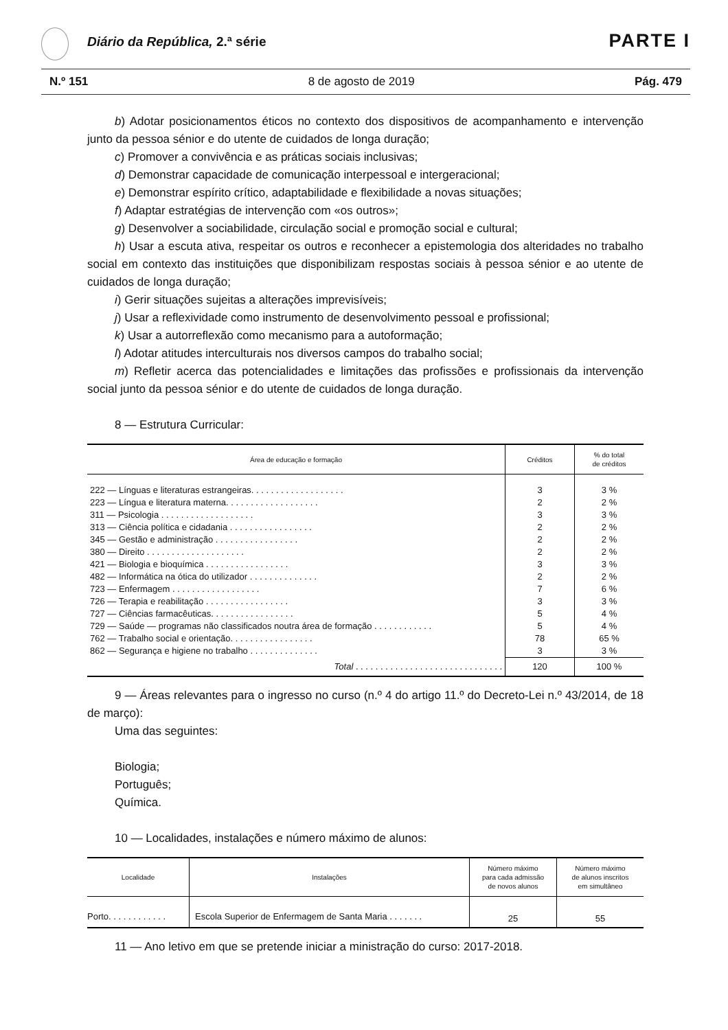Diário da República, 2.ª série PARTE I
N.º 151 8 de agosto de 2019 Pág. 479
b) Adotar posicionamentos éticos no contexto dos dispositivos de acompanhamento e intervenção junto da pessoa sénior e do utente de cuidados de longa duração;
c) Promover a convivência e as práticas sociais inclusivas;
d) Demonstrar capacidade de comunicação interpessoal e intergeracional;
e) Demonstrar espírito crítico, adaptabilidade e flexibilidade a novas situações;
f) Adaptar estratégias de intervenção com «os outros»;
g) Desenvolver a sociabilidade, circulação social e promoção social e cultural;
h) Usar a escuta ativa, respeitar os outros e reconhecer a epistemologia dos alteridades no trabalho social em contexto das instituições que disponibilizam respostas sociais à pessoa sénior e ao utente de cuidados de longa duração;
i) Gerir situações sujeitas a alterações imprevisíveis;
j) Usar a reflexividade como instrumento de desenvolvimento pessoal e profissional;
k) Usar a autorreflexão como mecanismo para a autoformação;
l) Adotar atitudes interculturais nos diversos campos do trabalho social;
m) Refletir acerca das potencialidades e limitações das profissões e profissionais da intervenção social junto da pessoa sénior e do utente de cuidados de longa duração.
8 — Estrutura Curricular:
| Área de educação e formação | Créditos | % do total de créditos |
| --- | --- | --- |
| 222 — Línguas e literaturas estrangeiras. . . . . . . . . . . . . . . . . . . | 3 | 3 % |
| 223 — Língua e literatura materna. . . . . . . . . . . . . . . . . . . | 2 | 2 % |
| 311 — Psicologia . . . . . . . . . . . . . . . . . . . | 3 | 3 % |
| 313 — Ciência política e cidadania . . . . . . . . . . . . . . . . . | 2 | 2 % |
| 345 — Gestão e administração . . . . . . . . . . . . . . . . . | 2 | 2 % |
| 380 — Direito . . . . . . . . . . . . . . . . . . . . | 2 | 2 % |
| 421 — Biologia e bioquímica . . . . . . . . . . . . . . . . . | 3 | 3 % |
| 482 — Informática na ótica do utilizador . . . . . . . . . . . . . . | 2 | 2 % |
| 723 — Enfermagem . . . . . . . . . . . . . . . . . . | 7 | 6 % |
| 726 — Terapia e reabilitação . . . . . . . . . . . . . . . . . | 3 | 3 % |
| 727 — Ciências farmacêuticas. . . . . . . . . . . . . . . . . | 5 | 4 % |
| 729 — Saúde — programas não classificados noutra área de formação . . . . . . . . . . . . | 5 | 4 % |
| 762 — Trabalho social e orientação. . . . . . . . . . . . . . . . . | 78 | 65 % |
| 862 — Segurança e higiene no trabalho . . . . . . . . . . . . . . | 3 | 3 % |
| Total . . . . . . . . . . . . . . . . . . . . . . . . . . . . . . | 120 | 100 % |
9 — Áreas relevantes para o ingresso no curso (n.º 4 do artigo 11.º do Decreto-Lei n.º 43/2014, de 18 de março):
Uma das seguintes:
Biologia;
Português;
Química.
10 — Localidades, instalações e número máximo de alunos:
| Localidade | Instalações | Número máximo para cada admissão de novos alunos | Número máximo de alunos inscritos em simultâneo |
| --- | --- | --- | --- |
| Porto. . . . . . . . . . . . | Escola Superior de Enfermagem de Santa Maria . . . . . . . | 25 | 55 |
11 — Ano letivo em que se pretende iniciar a ministração do curso: 2017-2018.